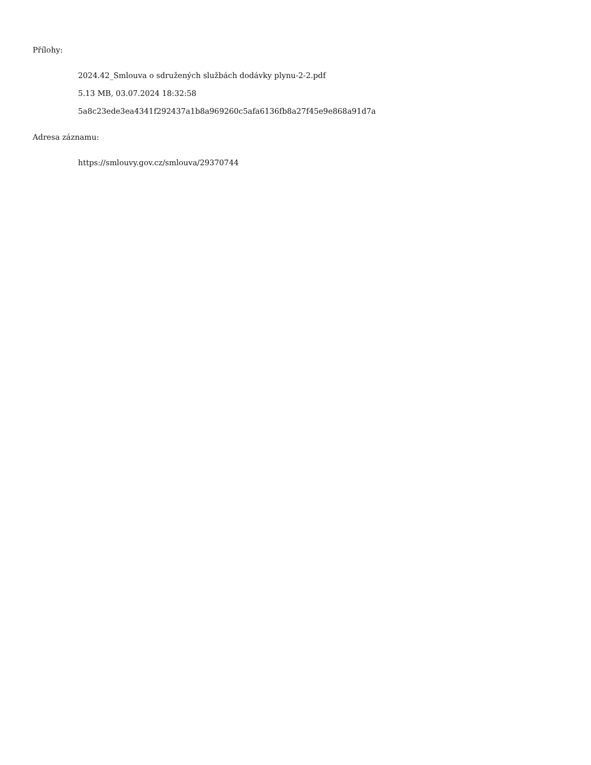Přílohy:
2024.42_Smlouva o sdružených službách dodávky plynu-2-2.pdf
5.13 MB, 03.07.2024 18:32:58
5a8c23ede3ea4341f292437a1b8a969260c5afa6136fb8a27f45e9e868a91d7a
Adresa záznamu:
https://smlouvy.gov.cz/smlouva/29370744